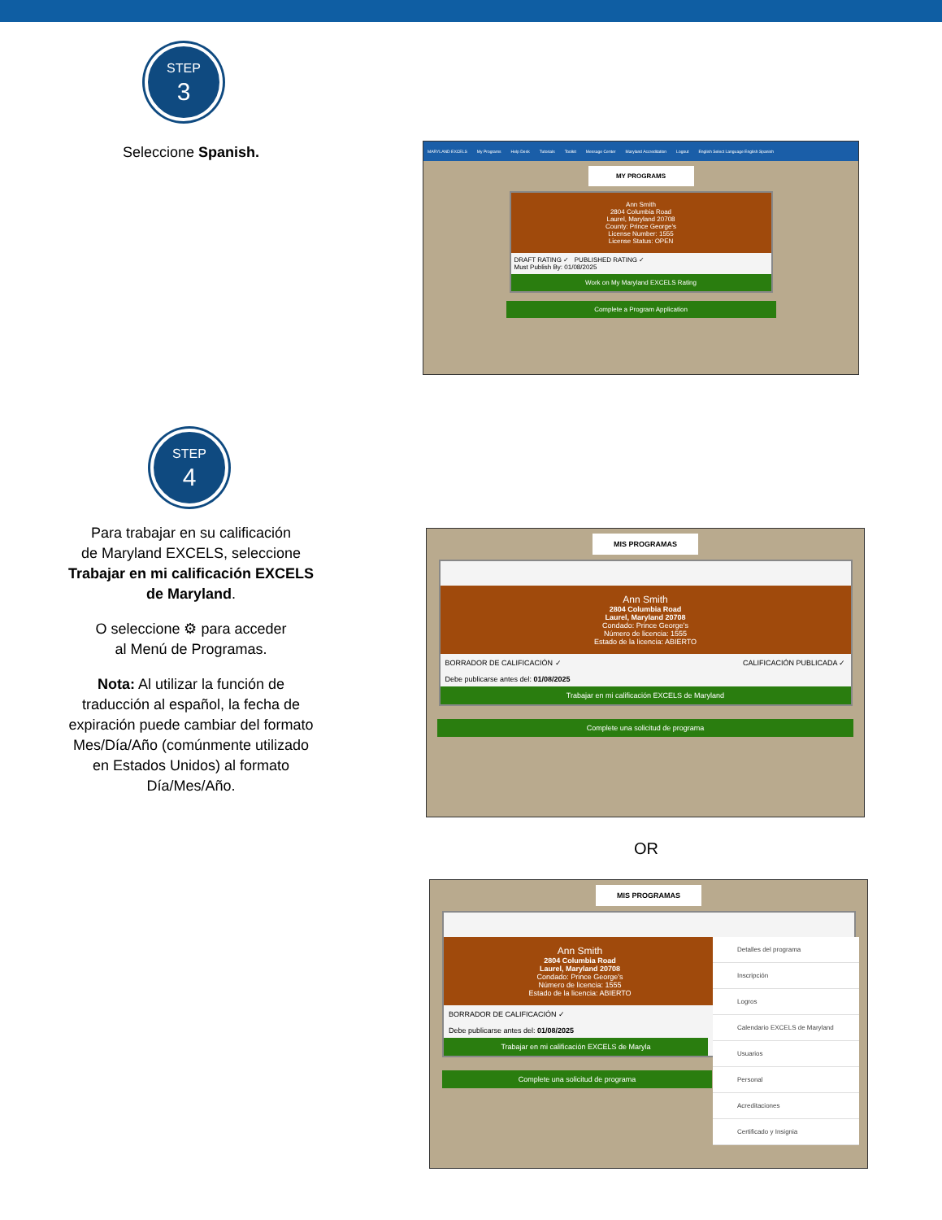STEP
3
Seleccione Spanish.
MARYLAND EXCELS My Programs Help Desk Tutorials Toolkit Message Center Maryland Accreditation Logout English Select Language English Spanish
MY PROGRAMS
Ann Smith
2804 Columbia Road
Laurel, Maryland 20708
County: Prince George's
License Number: 1555
License Status: OPEN
DRAFT RATING ✓ PUBLISHED RATING ✓
Must Publish By: 01/08/2025
Work on My Maryland EXCELS Rating
Complete a Program Application
STEP
4
Para trabajar en su calificación
de Maryland EXCELS, seleccione
Trabajar en mi calificación EXCELS
de Maryland.
O seleccione ⚙ para acceder
al Menú de Programas.
Nota: Al utilizar la función de
traducción al español, la fecha de
expiración puede cambiar del formato
Mes/Día/Año (comúnmente utilizado
en Estados Unidos) al formato
Día/Mes/Año.
MIS PROGRAMAS
Ann Smith
2804 Columbia Road
Laurel, Maryland 20708
Condado: Prince George's
Número de licencia: 1555
Estado de la licencia: ABIERTO
BORRADOR DE CALIFICACIÓN ✓ CALIFICACIÓN PUBLICADA ✓
Debe publicarse antes del: 01/08/2025
Trabajar en mi calificación EXCELS de Maryland
Complete una solicitud de programa
OR
MIS PROGRAMAS
Ann Smith
2804 Columbia Road
Laurel, Maryland 20708
Condado: Prince George's
Número de licencia: 1555
Estado de la licencia: ABIERTO
BORRADOR DE CALIFICACIÓN ✓
Debe publicarse antes del: 01/08/2025
Trabajar en mi calificación EXCELS de Maryla
Complete una solicitud de programa
Detalles del programa
Inscripción
Logros
Calendario EXCELS de Maryland
Usuarios
Personal
Acreditaciones
Certificado y Insignia